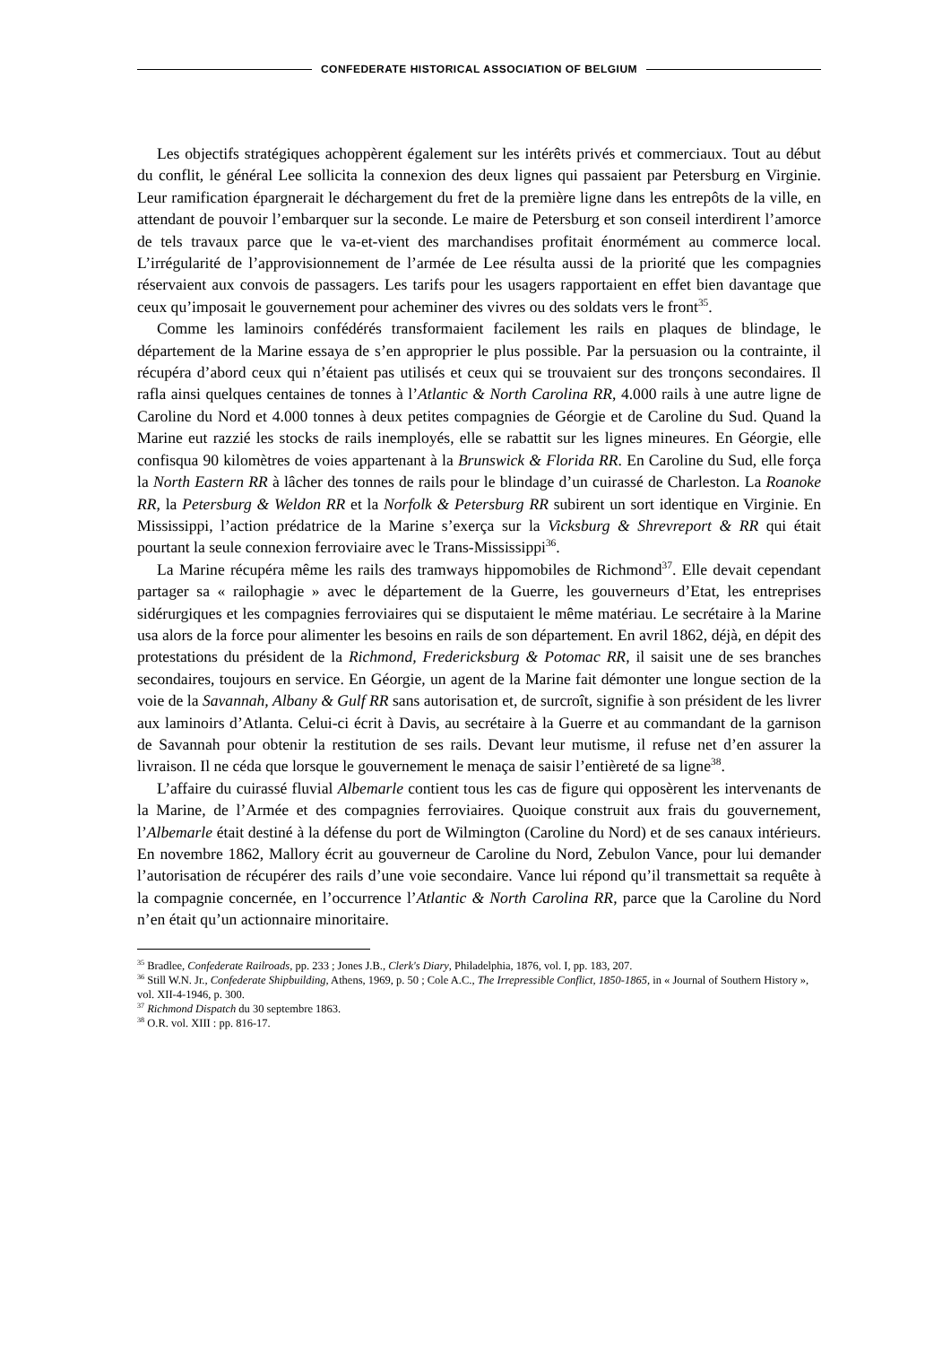CONFEDERATE HISTORICAL ASSOCIATION OF BELGIUM
Les objectifs stratégiques achoppèrent également sur les intérêts privés et commerciaux. Tout au début du conflit, le général Lee sollicita la connexion des deux lignes qui passaient par Petersburg en Virginie. Leur ramification épargnerait le déchargement du fret de la première ligne dans les entrepôts de la ville, en attendant de pouvoir l’embarquer sur la seconde. Le maire de Petersburg et son conseil interdirent l’amorce de tels travaux parce que le va-et-vient des marchandises profitait énormément au commerce local. L’irrégularité de l’approvisionnement de l’armée de Lee résulta aussi de la priorité que les compagnies réservaient aux convois de passagers. Les tarifs pour les usagers rapportaient en effet bien davantage que ceux qu’imposait le gouvernement pour acheminer des vivres ou des soldats vers le front<sup>35</sup>.
Comme les laminoirs confédérés transformaient facilement les rails en plaques de blindage, le département de la Marine essaya de s’en approprier le plus possible. Par la persuasion ou la contrainte, il récupéra d’abord ceux qui n’étaient pas utilisés et ceux qui se trouvaient sur des tronçons secondaires. Il rafla ainsi quelques centaines de tonnes à l’Atlantic & North Carolina RR, 4.000 rails à une autre ligne de Caroline du Nord et 4.000 tonnes à deux petites compagnies de Géorgie et de Caroline du Sud. Quand la Marine eut razzié les stocks de rails inemployés, elle se rabattit sur les lignes mineures. En Géorgie, elle confisqua 90 kilomètres de voies appartenant à la Brunswick & Florida RR. En Caroline du Sud, elle força la North Eastern RR à lâcher des tonnes de rails pour le blindage d’un cuirassé de Charleston. La Roanoke RR, la Petersburg & Weldon RR et la Norfolk & Petersburg RR subirent un sort identique en Virginie. En Mississippi, l’action prédatrice de la Marine s’exerça sur la Vicksburg & Shrevreport & RR qui était pourtant la seule connexion ferroviaire avec le Trans-Mississippi<sup>36</sup>.
La Marine récupéra même les rails des tramways hippomobiles de Richmond<sup>37</sup>. Elle devait cependant partager sa « railophagie » avec le département de la Guerre, les gouverneurs d’Etat, les entreprises sidérurgiques et les compagnies ferroviaires qui se disputaient le même matériau. Le secrétaire à la Marine usa alors de la force pour alimenter les besoins en rails de son département. En avril 1862, déjà, en dépit des protestations du président de la Richmond, Fredericksburg & Potomac RR, il saisit une de ses branches secondaires, toujours en service. En Géorgie, un agent de la Marine fait démonter une longue section de la voie de la Savannah, Albany & Gulf RR sans autorisation et, de surcroît, signifie à son président de les livrer aux laminoirs d’Atlanta. Celui-ci écrit à Davis, au secrétaire à la Guerre et au commandant de la garnison de Savannah pour obtenir la restitution de ses rails. Devant leur mutisme, il refuse net d’en assurer la livraison. Il ne céda que lorsque le gouvernement le menaça de saisir l’entièreté de sa ligne<sup>38</sup>.
L’affaire du cuirassé fluvial Albemarle contient tous les cas de figure qui opposèrent les intervenants de la Marine, de l’Armée et des compagnies ferroviaires. Quoique construit aux frais du gouvernement, l’Albemarle était destiné à la défense du port de Wilmington (Caroline du Nord) et de ses canaux intérieurs. En novembre 1862, Mallory écrit au gouverneur de Caroline du Nord, Zebulon Vance, pour lui demander l’autorisation de récupérer des rails d’une voie secondaire. Vance lui répond qu’il transmettait sa requête à la compagnie concernée, en l’occurrence l’Atlantic & North Carolina RR, parce que la Caroline du Nord n’en était qu’un actionnaire minoritaire.
<sup>35</sup> Bradlee, Confederate Railroads, pp. 233 ; Jones J.B., Clerk's Diary, Philadelphia, 1876, vol. I, pp. 183, 207.
<sup>36</sup> Still W.N. Jr., Confederate Shipbuilding, Athens, 1969, p. 50 ; Cole A.C., The Irrepressible Conflict, 1850-1865, in « Journal of Southern History », vol. XII-4-1946, p. 300.
<sup>37</sup> Richmond Dispatch du 30 septembre 1863.
<sup>38</sup> O.R. vol. XIII : pp. 816-17.